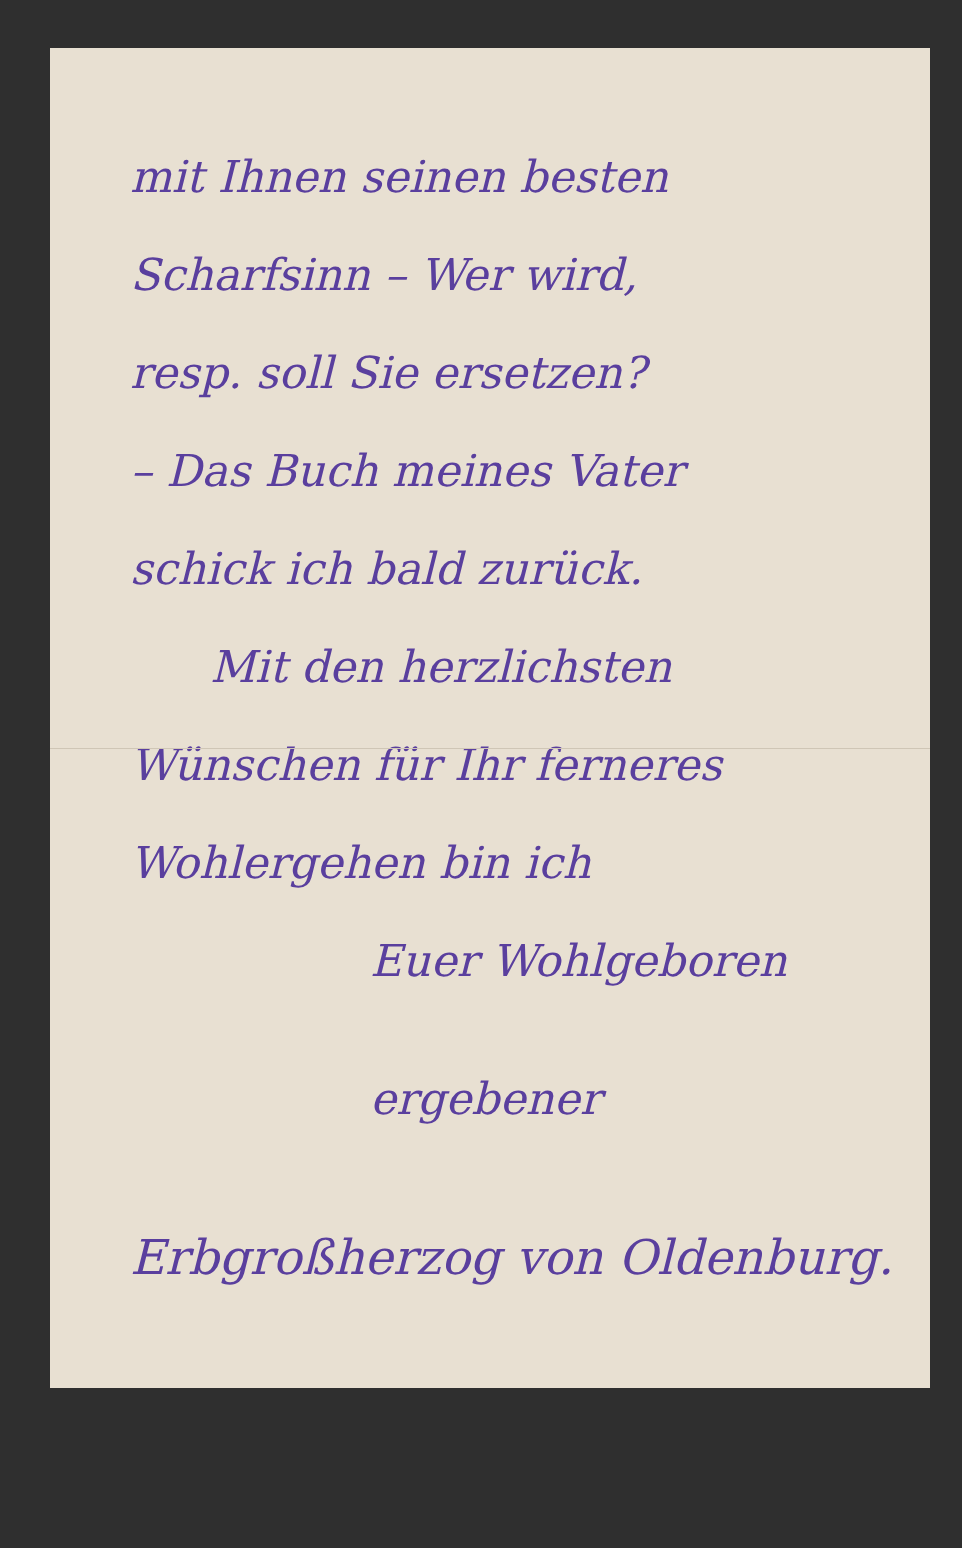mit Ihnen seinen besten
Scharfsinn – Wer wird,
resp. soll Sie ersetzen?
– Das Buch meines Vater
schick ich bald zurück.
Mit den herzlichsten
Wünschen für Ihr ferneres
Wohlergehen bin ich
Euer Wohlgeboren
ergebener
Erbgroßherzog von Oldenburg.